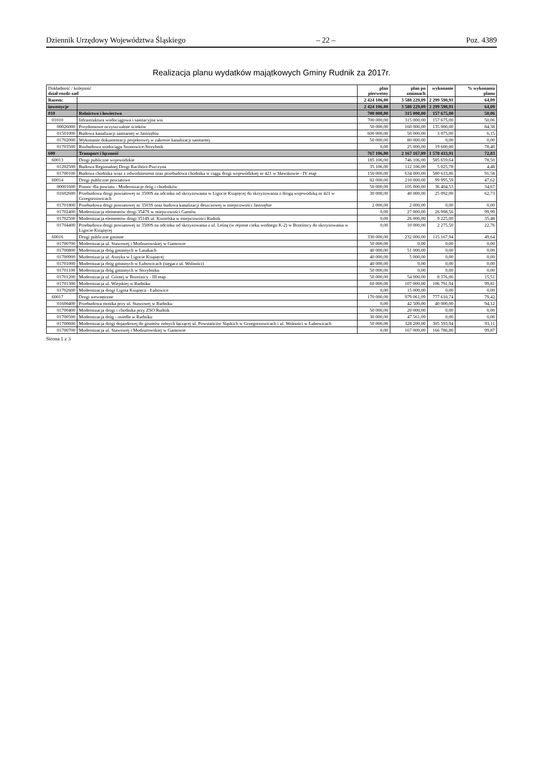Dziennik Urzędowy Województwa Śląskiego – 22 – Poz. 4389
Realizacja planu wydatków majątkowych Gminy Rudnik za 2017r.
| Dokładność / kolejność dział-rozdz-zad | | plan pierwotny | plan po zmianach | wykonanie | % wykonania planu |
| --- | --- | --- | --- | --- | --- |
| Razem: | | 2 424 106,00 | 3 588 229,09 | 2 299 598,91 | 64,09 |
| inwestycje | | 2 424 106,00 | 3 588 229,09 | 2 299 598,91 | 64,09 |
| 010 | Rolnictwo i łowiectwo | 700 000,00 | 315 000,00 | 157 675,00 | 50,06 |
| 01010 | Infrastruktura wodociągowa i sanitacyjna wsi | 700 000,00 | 315 000,00 | 157 675,00 | 50,06 |
| 00026000 | Przydomowe oczyszczalnie ścieków | 50 000,00 | 160 000,00 | 135 000,00 | 84,38 |
| 01501000 | Budowa kanalizacji sanitarnej w Jastrzębiu | 600 000,00 | 50 000,00 | 3 075,00 | 6,15 |
| 01702000 | Wykonanie dokumentacji projektowej w zakresie kanalizacji sanitarnej | 50 000,00 | 80 000,00 | 0,00 | 0,00 |
| 01703500 | Rozbudowa wodociągu Szonowice-Strzybnik | 0,00 | 25 000,00 | 19 600,00 | 78,40 |
| 600 | Transport i łączność | 767 106,00 | 2 167 167,09 | 1 578 433,91 | 72,83 |
| 60013 | Drogi publiczne wojewódzkie | 185 106,00 | 746 106,00 | 585 659,64 | 78,50 |
| 01202500 | Budowa Regionalnej Drogi Racibórz-Pszczyna | 35 106,00 | 112 106,00 | 5 025,78 | 4,48 |
| 01700100 | Budowa chodnika wraz z odwodnieniem oraz przebudowa chodnika w ciągu drogi wojewódzkiej nr 421 w Sławikowie - IV etap | 150 000,00 | 634 000,00 | 580 633,86 | 91,58 |
| 60014 | Drogi publiczne powiatowe | 82 000,00 | 210 000,00 | 99 995,59 | 47,62 |
| 00001600 | Pomoc dla powiatu - Modernizacje dróg i chodników | 50 000,00 | 105 000,00 | 36 404,53 | 34,67 |
| 01602600 | Przebudowa drogi powiatowej nr 3500S na odcinku od skrzyżowania w Ligocie Książęcej do skrzyżowania z drogą wojewódzką nr 421 w Grzegorzowicach | 30 000,00 | 40 000,00 | 25 092,00 | 62,73 |
| 01701800 | Przebudowa drogi powiatowej nr 3503S oraz budowa kanalizacji deszczowej w miejscowości Jastrzębie | 2 000,00 | 2 000,00 | 0,00 | 0,00 |
| 01702400 | Modernizacja elementów drogi 3547S w miejscowości Gamów | 0,00 | 27 000,00 | 26 998,56 | 99,99 |
| 01702500 | Modernizacja elementów drogi 3514S ul. Kozielska w miejscowości Rudnik | 0,00 | 26 000,00 | 9 225,00 | 35,48 |
| 01704400 | Przebudowa drogi powiatowej nr 3500S na odcinku od skrzyżowania z ul. Leśną (w rejonie cieku wodnego K-2) w Brzeźnicy do skrzyżowania w Ligocie Książęcej | 0,00 | 10 000,00 | 2 275,50 | 22,76 |
| 60016 | Drogi publiczne gminne | 330 000,00 | 232 000,00 | 115 167,94 | 49,64 |
| 01700700 | Modernizacja ul. Stawowej i Modzurowskiej w Gamowie | 50 000,00 | 0,00 | 0,00 | 0,00 |
| 01700800 | Modernizacja dróg gminnych w Lasakach | 40 000,00 | 51 000,00 | 0,00 | 0,00 |
| 01700900 | Modernizacja ul. Asnyka w Ligocie Książęcej | 40 000,00 | 5 000,00 | 0,00 | 0,00 |
| 01701000 | Modernizacja dróg gminnych w Łubowicach (sięgacz ul. Wolności) | 40 000,00 | 0,00 | 0,00 | 0,00 |
| 01701100 | Modernizacja dróg gminnych w Strzybniku | 50 000,00 | 0,00 | 0,00 | 0,00 |
| 01701200 | Modernizacja ul. Górnej w Brzeźnicy - III etap | 50 000,00 | 54 000,00 | 8 376,00 | 15,51 |
| 01701300 | Modernizacja ul. Wiejskiej w Rudniku | 60 000,00 | 107 000,00 | 106 791,94 | 99,81 |
| 01702600 | Modernizacja drogi Ligota Książęca - Łubowice | 0,00 | 15 000,00 | 0,00 | 0,00 |
| 60017 | Drogi wewnętrzne | 170 000,00 | 979 061,09 | 777 610,74 | 79,42 |
| 01600400 | Przebudowa mostka przy ul. Stawowej w Rudniku | 0,00 | 42 500,00 | 40 000,00 | 94,12 |
| 01700400 | Modernizacja drogi i chodnika przy ZSO Rudnik | 50 000,00 | 20 000,00 | 0,00 | 0,00 |
| 01700500 | Modernizacja dróg - osiedle w Rudniku | 30 000,00 | 47 561,09 | 0,00 | 0,00 |
| 01700600 | Modernizacja drogi dojazdowej do gruntów rolnych łączącej ul. Powstańców Śląskich w Grzegorzowicach i ul. Wolności w Łubowicach | 50 000,00 | 328 200,00 | 305 593,94 | 93,11 |
| 01700700 | Modernizacja ul. Stawowej i Modzurowskiej w Gamowie | 0,00 | 167 000,00 | 166 786,80 | 99,87 |
Strona 1 z 3